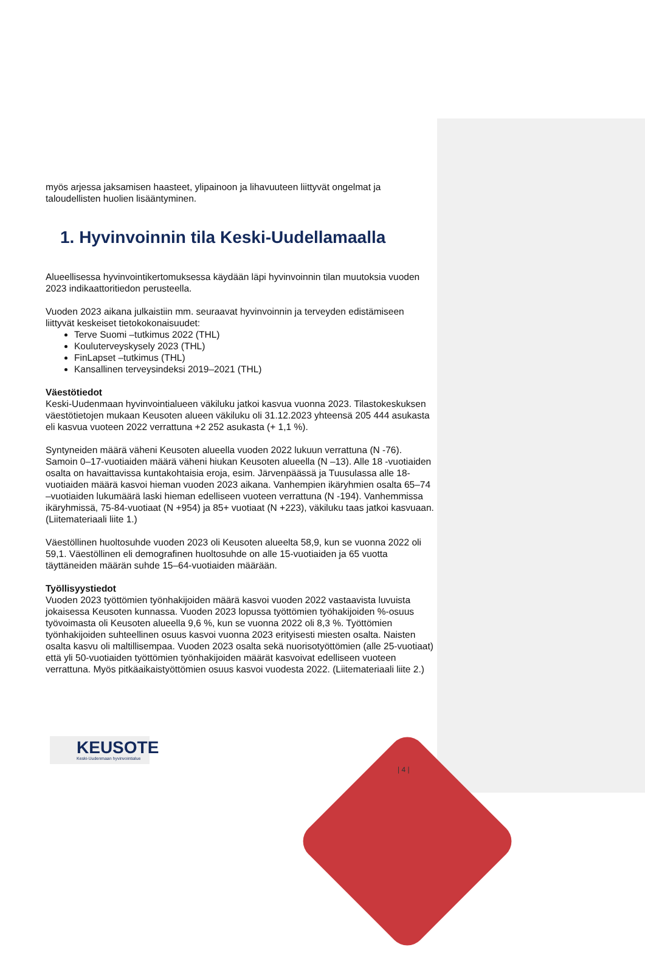myös arjessa jaksamisen haasteet, ylipainoon ja lihavuuteen liittyvät ongelmat ja taloudellisten huolien lisääntyminen.
1. Hyvinvoinnin tila Keski-Uudellamaalla
Alueellisessa hyvinvointikertomuksessa käydään läpi hyvinvoinnin tilan muutoksia vuoden 2023 indikaattoritiedon perusteella.
Vuoden 2023 aikana julkaistiin mm. seuraavat hyvinvoinnin ja terveyden edistämiseen liittyvät keskeiset tietokokonaisuudet:
Terve Suomi –tutkimus 2022 (THL)
Kouluterveyskysely 2023 (THL)
FinLapset –tutkimus (THL)
Kansallinen terveysindeksi 2019–2021 (THL)
Väestötiedot
Keski-Uudenmaan hyvinvointialueen väkiluku jatkoi kasvua vuonna 2023. Tilastokeskuksen väestötietojen mukaan Keusoten alueen väkiluku oli 31.12.2023 yhteensä 205 444 asukasta eli kasvua vuoteen 2022 verrattuna +2 252 asukasta (+ 1,1 %).
Syntyneiden määrä väheni Keusoten alueella vuoden 2022 lukuun verrattuna (N -76). Samoin 0–17-vuotiaiden määrä väheni hiukan Keusoten alueella (N –13). Alle 18 -vuotiaiden osalta on havaittavissa kuntakohtaisia eroja, esim. Järvenpäässä ja Tuusulassa alle 18-vuotiaiden määrä kasvoi hieman vuoden 2023 aikana. Vanhempien ikäryhmien osalta 65–74 –vuotiaiden lukumäärä laski hieman edelliseen vuoteen verrattuna (N -194). Vanhemmissa ikäryhmissä, 75-84-vuotiaat (N +954) ja 85+ vuotiaat (N +223), väkiluku taas jatkoi kasvuaan. (Liitemateriaali liite 1.)
Väestöllinen huoltosuhde vuoden 2023 oli Keusoten alueelta 58,9, kun se vuonna 2022 oli 59,1. Väestöllinen eli demografinen huoltosuhde on alle 15-vuotiaiden ja 65 vuotta täyttäneiden määrän suhde 15–64-vuotiaiden määrään.
Työllisyystiedot
Vuoden 2023 työttömien työnhakijoiden määrä kasvoi vuoden 2022 vastaavista luvuista jokaisessa Keusoten kunnassa. Vuoden 2023 lopussa työttömien työhakijoiden %-osuus työvoimasta oli Keusoten alueella 9,6 %, kun se vuonna 2022 oli 8,3 %. Työttömien työnhakijoiden suhteellinen osuus kasvoi vuonna 2023 erityisesti miesten osalta. Naisten osalta kasvu oli maltillisempaa. Vuoden 2023 osalta sekä nuorisotyöttömien (alle 25-vuotiaat) että yli 50-vuotiaiden työttömien työnhakijoiden määrät kasvoivat edelliseen vuoteen verrattuna. Myös pitkäaikaistyöttömien osuus kasvoi vuodesta 2022. (Liitemateriaali liite 2.)
KEUSOTE
Keski-Uudenmaan hyvinvointialue
| 4 |